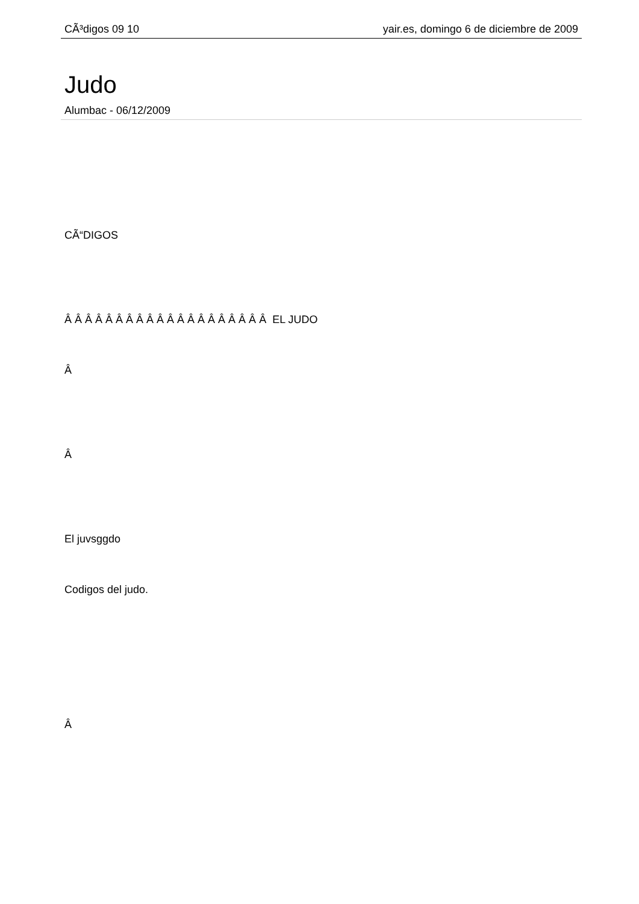CÃ³digos 09 10 yair.es, domingo 6 de diciembre de 2009
Judo
Alumbac - 06/12/2009
CÃ“DIGOS
Â Â Â Â Â Â Â Â Â Â Â Â Â Â Â Â Â Â Â Â EL JUDO
Â
Â
El juvsggdo
Codigos del judo.
Â